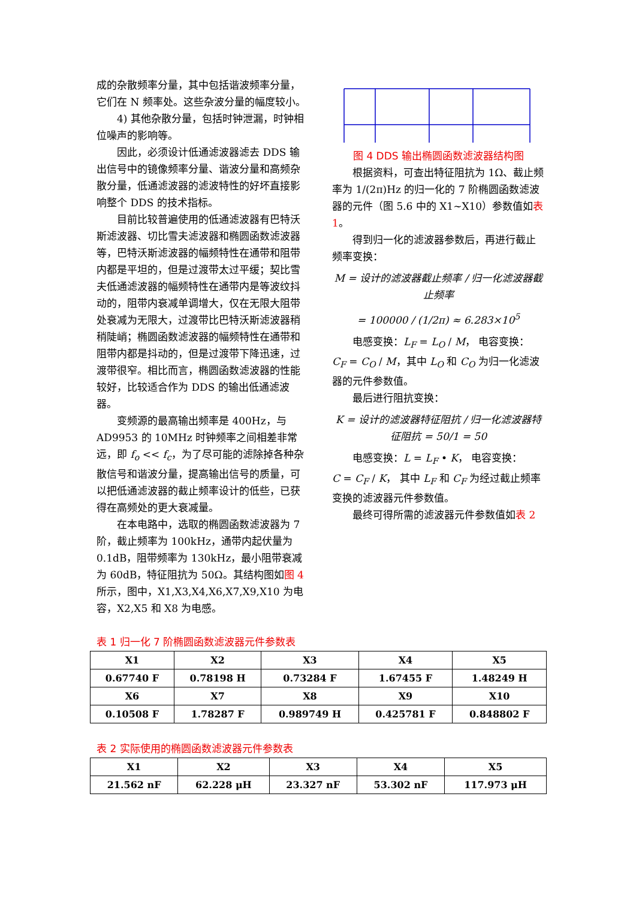成的杂散频率分量，其中包括谐波频率分量，它们在 N 频率处。这些杂波分量的幅度较小。
4) 其他杂散分量，包括时钟泄漏，时钟相位噪声的影响等。
因此，必须设计低通滤波器滤去 DDS 输出信号中的镜像频率分量、谐波分量和高频杂散分量，低通滤波器的滤波特性的好坏直接影响整个 DDS 的技术指标。
目前比较普遍使用的低通滤波器有巴特沃斯滤波器、切比雪夫滤波器和椭圆函数滤波器等，巴特沃斯滤波器的幅频特性在通带和阻带内都是平坦的，但是过渡带太过平缓；契比雪夫低通滤波器的幅频特性在通带内是等波纹抖动的，阻带内衰减单调增大，仅在无限大阻带处衰减为无限大，过渡带比巴特沃斯滤波器稍稍陡峭；椭圆函数滤波器的幅频特性在通带和阻带内都是抖动的，但是过渡带下降迅速，过渡带很窄。相比而言，椭圆函数滤波器的性能较好，比较适合作为 DDS 的输出低通滤波器。
变频源的最高输出频率是 400Hz，与 AD9953 的 10MHz 时钟频率之间相差非常远，即 f<sub>o</sub> << f<sub>c</sub>，为了尽可能的滤除掉各种杂散信号和谐波分量，提高输出信号的质量，可以把低通滤波器的截止频率设计的低些，已获得在高频处的更大衰减量。
在本电路中，选取的椭圆函数滤波器为 7 阶，截止频率为 100kHz，通带内起伏量为 0.1dB，阻带频率为 130kHz，最小阻带衰减为 60dB，特征阻抗为 50Ω。其结构图如图 4 所示，图中，X1,X3,X4,X6,X7,X9,X10 为电容，X2,X5 和 X8 为电感。
图 4 DDS 输出椭圆函数滤波器结构图
根据资料，可查出特征阻抗为 1Ω、截止频率为 1/(2π)Hz 的归一化的 7 阶椭圆函数滤波器的元件（图 5.6 中的 X1~X10）参数值如表 1。
得到归一化的滤波器参数后，再进行截止频率变换：
M = 设计的滤波器截止频率 / 归一化滤波器截止频率
= 100000 / (1/2π) ≈ 6.283×10<sup>5</sup>
电感变换：L<sub>F</sub> = L<sub>O</sub> / M， 电容变换：
C<sub>F</sub> = C<sub>O</sub> / M，其中 L<sub>O</sub> 和 C<sub>O</sub> 为归一化滤波器的元件参数值。
最后进行阻抗变换：
K = 设计的滤波器特征阻抗 / 归一化滤波器特征阻抗 = 50/1 = 50
电感变换：L = L<sub>F</sub> • K， 电容变换：
C = C<sub>F</sub> / K， 其中 L<sub>F</sub> 和 C<sub>F</sub> 为经过截止频率变换的滤波器元件参数值。
最终可得所需的滤波器元件参数值如表 2
表 1 归一化 7 阶椭圆函数滤波器元件参数表
| X1 | X2 | X3 | X4 | X5 |
| 0.67740 F | 0.78198 H | 0.73284 F | 1.67455 F | 1.48249 H |
| X6 | X7 | X8 | X9 | X10 |
| 0.10508 F | 1.78287 F | 0.989749 H | 0.425781 F | 0.848802 F |
表 2 实际使用的椭圆函数滤波器元件参数表
| X1 | X2 | X3 | X4 | X5 |
| 21.562 nF | 62.228 μH | 23.327 nF | 53.302 nF | 117.973 μH |